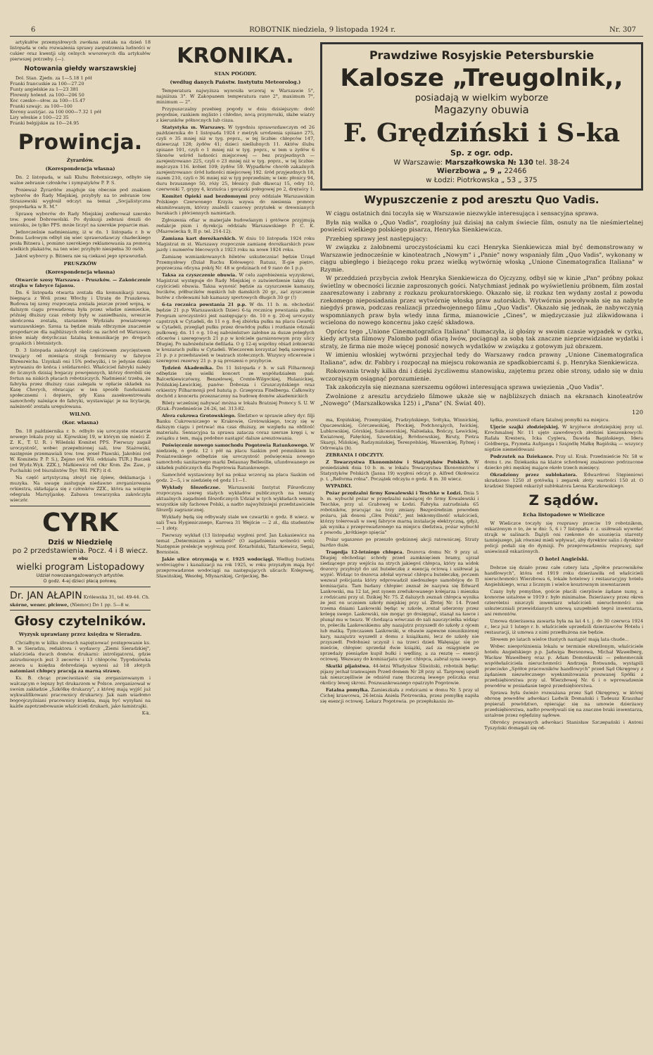6 ROBOTNIK niedziela, 9 listopada 1924 r. Nr. 307
artykułów przemysłowych zwołana została na dzień 18 listopada w celu rozważenia sprawy zaopatrzenia ludności w cukier oraz kwestji ulg celnych wwozowych dla artykułów pierwszej potrzeby. (—).
Notowania giełdy warszawskiej
Dol. Stan. Zjedn. za 1—5.18 1 pół
Franki francuskie za 100—27.20
Funty angielskie za 1—23 381
Florenty holend. za 100—206 50
Kor. czesko—słow. za 100—15.47
Franki szwajc. za 100—100
Korony austrjac. za 100 000—7.32 1 pół
Liry włoskie z 100—22 35
Franki belgijskie za 10—24.95
Prowincja.
Żyrardów.
(Korespondencja własna)
Dn. 2 listopada, w sali Klubu Robotniczego, odbyło się walne zebranie członków i sympatyków P. P. S.
Ponieważ Żyrardów znajduje się obecnie pod znakiem wyborów do Rady Miejskiej, przybyły na to zebranie tow Straszewski wygłosił odczyt na temat „Socjalistyczna gospodarka w R. M."
Sprawę wyborów do Rady Miejskiej zreferował szeroko tow. poseł Dobrowolski. Po dyskusji zebrani doszli do wniosku, że tylko PPS. może liczyć na szerokie poparcie mas.
Jednocześnie nadmieniamy, iż w dn. 1 listopada r. b w Domu Ludowym odbył się wiec sprawozdawczy chadeckiego posła Bitnera i, pomimo szerokiego reklamowania za pomocą wielkich plakatów, na ten wiec przybyło niespełna 30 osób.
Jakoś wyborcy p. Bitnera nie są ciekawi jego sprawozdań.
PRUSZKÓW
(Korespondencja własna)
Otwarcie szosy Warszawa - Pruszków. — Zakończenie strajku w fabryce fajansu.
Dn. 6 listopada otwarta została dla komunikacji szosa, biegnąca z Woli przez Włochy i Utratę do Pruszkowa. Budowa tej szosy rozpoczęta została jeszcze przed wojną, w dalszym ciągu prowadzona była przez władze niemieckie, później dłuższy czas roboty były w zaniedbaniu, wreszcie ukończona została, staraniem Wydziału powiatowego warszawskiego. Szosa ta będzie miała olbrzymie znaczenie gospodarcze dla najbliższych okolic na zachód od Warszawy, które miały dotychczas fatalną komunikację po drogach grząskich i błotnistych.
D. 3 listopada zakończył się częściowem zwycięstwem trwający od miesiąca strajk formiarzy w fabryce Ehrenreicha. Uzyskali oni 15% podwyżki, i to jedynie dzięki wytrwaniu do końca i solidarności. Właściciel fabryki należy do licznych dzisiaj bogaczy powojennych, którzy dorobili się fortun na niskich płacach robotniczych. Nadmienić trzeba, że fabryka przez dłuższy czas zalegała w opłacie składek na Kasę Chorych, obracając w ten sposób funduszami społecznemi i dopiero, gdy Kasa zasekwestrowała samochody należące do fabryki, wystawiając je na licytację, należność została uregulowana.
WILNO.
(Kor. własna)
Dn. 18 października r. b. odbyło się uroczyste otwarcie nowego lokalu przy ul. Kijowskiej 19, w którym się mieści Z. Z. K., T. U. R. i Wileński Komitet PPS. Pierwszy zagaił uroczystość, wobec przepełnionej sali, tow Stażowski, następnie przemawiali tow. tow. poseł Pławski, Jakobini (od W. Komitetu P. P. S.), Żejmo (od Wil. oddziału TUR.) Buczek (od Wydz.Wyk. ZZK.), Małkiewicz od Okr Kom. Zw. Zaw., p Puchalski (od biuralistów Dyr. Wil. PKP.) it d.
Na część artystyczną złożył się śpiew, deklamacja i muzyka. Na uwagę zasługuje niedawno zorganizowana orkiestra, składająca się z członków ZZK., która na wstępie odegrała Marsyljankę. Zabawa towarzyska zakończyła wieczór.
CYRK
Dziś w Niedzielę
po 2 przedstawienia. Pocz. 4 i 8 wiecz.
w obu
wielki program Listopadowy
Udział nowozaangażowanych artystów.
O godz. 4-ej dzieci płacą połowę.
Dr. JAN AŁAPIN Królewska 31, tel. 49-44. Ch. skórne, wener. płciowe, (Niemoc) Do 1 pp. 5—8 w.
Głosy czytelników.
Wyzysk uprawiany przez księdza w Sieradzu.
Chciałbym w kilku słowach napiętnować postępowanie ks. B. w Sieradzu, redaktora i wydawcy „Ziemi Sieradzkiej", właściciela dwuch domów. drukarni: introligatorni, gdzie zatrudnionych jest 3 zecerów i 13 chłopców. Tygodniówka zecera u księdza dobrodzieja wynosi aż 18 złotych natomiast chłopcy pracują za marną strawę.
Ks. B. chcąc przeciwstawić się zorganizowanym i walczącym o lepszy byt drukarzom w Polsce. zorganizował w swoim zakładzie „Szkółkę drukarzy", z której mają wyjść już wykwalifikowani pracownicy drukarscy. Jak nam wiadomo bogoojczyźniani pracownicy księdza, mają być wysyłani na każde zapotrzebowanie właścicieli drukarń, jako łamistrajki.
K-k.
KRONIKA.
STAN POGODY.
(według danych Państw. Instytutu Meteorolog.)
Temperatura najwyższa wynosiła wczoraj w Warszawie 5°, najniższa 3°. W Zakopanem temperatura rano 2°, maximum 7°, minimum — 2°.
Przypuszczalny przebieg pogody w dniu dzisiejszym: dość pogodnie, rankiem mglisto i chłodno, nocą przymrozki, słabe wiatry z kierunków północnych lub cisza.
Statystyka m. Warszawy. W tygodniu sprawozdawczym od 26 października do 1 listopada 1924 r metryk urodzenia spisano 275, czyli o 35 mniej niż w tyg. poprz., w tej liczbie: chłopców 147, dziewcząt 128; żydów 41; dzieci nieślubnych 11. Aktów ślubu spisano 191, czyli o 1 mniej niż w tyg. poprz., w tem u żydów 6 Skonów wśród ludności miejscowej — bez przyjezdnych — zarejestrowano 225, czyli o 23 mniej niż w tyg. poprz., w tej liczbie: mężczyzn 116. kobiet 109; żydów 59. Wypadków chorób zakaźnych zarejestrowano: śród ludności miejscowej 192. śród przyjezdnych 18, razem 210, czyli o 36 mniej niż w tyg poprzednim; w tem: płonicy 94, duru brzusznego 50, róży 25, błonicy (lub dławca) 15, odry 10, czerwonki 7, grypy 4, krztuśca i gorączki połogowej po 2, drętwicy 1.
Komitet Opieki nad bezdomnymi przy oddziale Warszawskim Polskiego Czerwonego Krzyża wzywa do niesienia pomocy eksmitowanym, którzy znaleźli czasowy przytułek w drewnianych barakach i płóciennych namiotach.
Zgłoszenia ofiar w materjale budowlanym i gotówce przyjmują redakcje pism i dyrekcja oddziału Warszawskiego P. C. K. (Mazowiecka 9, II p. tel. 214-12).
Zamiana kart dorożkarskich. W dniu 10 listopada 1924 roku Magistrat m st. Warszawy rozpocznie zamianę dorożkarskich praw jazdy i numerów blecowych z 1923 roku na nowe 1924 roku.
Zamianę wzmiankowanych biletów uskuteczniać będzie Urząd Przemysłowy (Dział Ruchu Kołowego). Ratusz, II-gie piętro, poprzeczna oficyna pokój Nr. 48 w godzinach od 9 rano do 1 p.p.
Taksa za czyszczenie obuwia. W celu zapobieżenia wyzyskowi, Magistrat występuje do Rady Miejskiej o zatwierdzenie taksy dla czyścicieli obuwia. Taksa wynosić będzie za czyszczenie kamaszy, bucików, półbucików męskich lub damskich 20 gr., zać zyszczenie butów z cholewami lub kamaszy sportowych długich 30 gr (!)
6-ta rocznica powstania 21 p.p. W dn. 11 b. m. obchodzić będzie 21 p.p Warszawskich Dzieci 6-tą rocznicę powstania pułku. Program uroczystości jest następujący: dn. 10 o g. 20-ej uroczysty capstrzyk w Cytadeli, dn 11 o g. 8-ej zbiórka pułku na placu Gwardji w Cytadeli, przegląd pułku przez dowódcę pułku i rozdanie odznaki pułkowej; dn. 11 o g. 10-ej nabożeństwo żałobne za dusze poległych oficerów i szeregowych 21 p.p w kościele garnizonowym przy ulicy Długiej. Po nabożeństwie defilada. O g 12-ej wspólny obiad żołnierski w koszarach pułku w Cytadeli. Wieczorem korzystać będą szeregowi 21 p. p z przedstawień w teatrach stołecznych. Wszyscy oficerowie i szeregowi rezerwy 21 p. p są proszeni o przybycie.
Tydzień Akademika. Dn 11 listopada r b. w sali Filharmonji odbędzie się wielki koncert ze współudziałem pań: Balcerkiewiczówny, Benzelowej, Comte-Wilgockiej, Hulanickiej, Polińskiej-Lewickiej, panów: Dobosza i Gruszczyńskiego oraz orkiestry Filharmonji pod batutą p. Grzegorza Fitelberga. Całkowity dochód z koncertu przeznaczony na budowę domów akademickich
Bilety wcześniej nabywać można w lokalu Bratniej Pomocy S. U. W (Krak.-Przedmieście 24-26, tel. 313-82.
Afera cukrowa Grotowskiego. Śledztwo w sprawie afery dyr. filji Banku Cukrowniczego w Krakowie, Grotowskiego, toczy się w dalszym ciągu i potrwać ma czas dłuższy, ze względu na obfitość materiału. Sensacyjna ta sprawa zatacza coraz szersze kręgi i, w związku z tem, mają podobno nastąpić dalsze aresztowania.
Poświęcenie nowego samochodu Pogotowia Ratunkowego. W niedzielę, o godz. 12 i pół na placu Saskim pod pomnikiem ks Poniatowskiego odbędzie się uroczystość poświęcenia nowego samochodu sanitarnego marki Delaunay Belleville, ufundowanego ze składek publicznych dla Pogotowia Ratunkowego.
Samochód wystawiony był na pokaz wczoraj na placu Saskim od godz. 2—5, i w niedzielę od godz 11—1.
Wykłady filozoficzne. Warszawski Instytut Filozoficzny rozpoczyna szereg stałych wykładów publicznych na tematy aktualnych zagadnień filozoficznych Udział w tych wykładach wezmą wszystkie siły fachowe Polski, a nadto najwybitniejsi przedstawiciele filozofji zagranicznej.
Wykłady będą się odbywały stale we czwartki o godz. 8 wiecz. w sali T-wa Hygienicznego, Karowa 31 Wejście — 2 zł., dla studentów — 1 złoty.
Pierwszy wykład (13 listopada) wygłosi prof. Jan Łukasiewicz na temat „Determinizm a wolność" (O zagadnieniu wolności woli) Następnie prelekcje wygłoszą prof. Kotarbiński, Tatarkiewicz, Segal, Bornstein.
Jakie ulice otrzymają w r. 1925 wodociągi. Według budżetu wodociągów i kanalizacji na rok 1925, w roku przyszłym mają być przeprowadzone wodociągi na następujących ulicach: Kolejowej, Sławińskiej, Wesołej, Młynarskiej, Grójeckiej, Be-
Prawdziwe Rosyjskie Petersburskie
Kalosze „Treugolnik,,
posiadają w wielkim wyborze
Magazyny obuwia
F. Grędziński i S-ka
Sp. z ogr. odp.
W Warszawie: Marszałkowska № 130 tel. 38-24
Wierzbowa „ 9 „ 22466
w Łodzi: Piotrkowska „ 53 „ 375
Wypuszczenie z pod aresztu Quo Vadis.
W ciągu ostatnich dni toczyła się w Warszawie niezwykle interesująca i sensacyjna sprawa.
Była nią walka o „Quo Vadis", rozgłośny już dzisiaj na całym świecie film, osnuty na tle nieśmiertelnej powieści wielkiego polskiego pisarza, Henryka Sienkiewicza.
Przebieg sprawy jest następujący:
W związku z żałobnemi uroczystościami ku czci Henryka Sienkiewicza miał być demonstrowany w Warszawie jednocześnie w kinoteatrach „Nowym" i „Panie" nowy wspaniały film „Quo Vadis", wykonany w ciągu ubiegłego i bieżącego roku przez wielką wytwórnię włoską „Unione Cinematografica Italiana" w Rzymie.
W przeddzień przybycia zwłok Henryka Sienkiewicza do Ojczyzny, odbył się w kinie „Pan" próbny pokaz świetlny w obecności licznie zaproszonych gości. Natychmiast jednak po wyświetleniu próbnem, film został zaaresztowany i zabrany z rozkazu prokuratorskiego. Okazało się, iż rozkaz ten wydany został z powodu rzekomego nieposiadania przez wytwórnię włoską praw autorskich. Wytwórnia powoływała się na nabyte niegdyś prawa, podczas realizacji przedwojennego filmu „Quo Vadis". Okazało się jednak, że nabywczynią wspomnianych praw była wtedy inna firma, mianowicie „Cines", w międzyczasie już zlikwidowana i wcielona do nowego koncernu jako część składowa.
Oprócz tego „Unione Cinematografica Italiana" tłumaczyła, iż głośny w swoim czasie wypadek w cyrku, kiedy artysta filmowy Palombo padł ofiarą lwów, pociągnął za sobą tak znaczne nieprzewidziane wydatki i straty, że firma nie może więcej ponosić nowych wydatków w związku z gotowym już obrazem.
W imieniu włoskiej wytwórni przyjechał tedy do Warszawy radca prawny „Unione Cinematografica Italiana", adw. dr. Fabbry i rozpoczął na miejscu rokowania ze spadkobiercami ś. p. Henryka Sienkiewicza.
Rokowania trwały kilka dni i dzięki życzliwemu stanowisku, zajętemu przez obie strony, udało się w dniu wczorajszym osiągnąć porozumienie.
Tak zakończyła się nieznana szerszemu ogółowi interesująca sprawa uwięzienia „Quo Vadis".
Zwolnione z aresztu arcydzieło filmowe ukaże się w najbliższych dniach na ekranach kinoteatrów „Nowego" (Marszałkowska 125) i „Pana" (N. Świat 40).
120
ma, Kopińskiej, Przemyskiej, Pradzyńskiego, Sołtyka, Winnickiej, Opaczewskiej, Górczewskiej, Płockiej, Podchorążych, Iwickiej, Lubkowskiej, Górskiej, Sukcesorskiej, Nabielaka, Bończy, Lewickiej, Kwiatowej, Fałęckiej, Szwedzkiej, Bródnowskiej, Biruty, Piotra Skargi, Mińskiej, Radzymińskiej, Terespolskiej, Wawerskiej, Rybnej i Odrowąża (b).
ZEBRANIA I ODCZYTY.
Z Towarzystwa Ekonomistów i Statystyków Polskich. W poniedziałek dnia 10 b. m. w lokalu Towarzystwa Ekonomistów i Statystyków Polskich (Jasna 19) wygłosi odczyt p. Alfred Okołowicz p. t. „Reforma rolna". Początek odczytu o godz. 8 m. 30 wiecz.
WYPADKI.
Pożar przędzalni firmy Kowalewski i Teschke w Łodzi. Dnia 5 b. m. wybuchł pożar w przędzalni należącej do firmy Kowalewski i Teschke, przy ul. Grabowej w Łodzi. Fabryka zatrudniała 65 robotników, pracując na trzy zmiany. Bezpośrednim powodem pożaru, jak donosi „Głos Polski", jest lekkomyślność właścicieli, którzy tolerowali w swej fabryce marną instalację elektryczną, gdyż, jak wynika z przeprowadzonego na miejscu śledztwa, pożar wybuchł z powodu „krótkiego spięcia"
Pożar ugaszono po przeszło godzinnej akcji ratowniczej. Straty bardzo duże.
Tragedja 12-letniego chłopca. Dozorca domu Nr. 9 przy ul. Długiej obchodząc schody przed zamknięciem bramy, ujrzał siedzącego przy wejściu na strych jakiegoś chłopca, który na widok dozorcy przyłożył do ust buteleczkę z esencją octową i usiłował ją wypić. Widząc to dozorca zdołał wyrwać chłopcu buteleczkę, poczem wezwał policjanta który odprowadził niedoszłego samobójcę do II komisarjatu. Tam badany chłopiec zeznał że nazywa się Edward Laskowski, ma 12 lat, jest synem zredukowanego kolejarza i mieszka z rodzicami przy ul. Dzikiej Nr. 75. Z dalszych zeznań chłopca wynika że jest on uczniem szkoły miejskiej przy ul. Złotej Nr. 14. Przed trzema dniami Laskowski będąc w szkole, został uderzony przez kolegę swego. Laskowski, nie mogąc go dosięgnąć, stanął na ławce i plunął mu w twarz. W chodząca wówczas do sali nauczycielka widząc to, poleciła Laskowskiemu aby nazajutrz przyszedł do szkoły z ojcem lub matką. Tymczasem Laskowski, w obawie zapewne nieuniknionej kary, nazajutrz wyszedł z domu z książkami, lecz do szkoły nie przyszedł. Podobnież uczynił i na trzeci dzień Wałęsając się po mieście, chłopiec sprzedał dwie książki, zaś za osiągnięte ze sprzedaży pieniądze kupił bułki i wędliny, a za resztę — esencji octowej. Wezwany do komisarjatu ojciec chłopca, zabrał syna swego.
Skutki pijaństwa. 44-letni Władysław Śliwiński, robotnik będąc pijany jechał tramwajem Przed domem Nr 28 przy ul. Targowej upadł tak nieszczęśliwie że odniósł ranę tłuczoną lewego policzka oraz okolicy lewej skroni. Poszwankowanego opatrzyło Pogotowie.
Fatalna pomyłka. Zamieszkała z rodzicami w domu Nr. 5 przy ul Cichej krawcowa, 26-letnia Aniela Piotrowska, przez pomyłkę napiła się esencji octowej. Lekarz Pogotowia. po przepłukaniu żo-
łądka, pozostawił ofiarę fatalnej pomyłki na miejscu.
Ujęcie szajki złodziejskiej. W kryjówce złodziejskiej przy ul. Krochmalnej Nr. 11 ujęto zawodowych złodziei kieszonkowych: Rafała Krestera, Icka Cyglera, Dawida Bagińskiego, Idera Goldberga, Frymeta Aufganga i Szajndlę Małkę Bagińską — wszyscy nigdzie niemeldowani
Podrzutek na Dziekance. Przy ul. Krak. Przedmieście Nr. 58 w domu t. zw. Dziekanka na klatce schodowej znaleziono podrzucone dziecko płci męskiej mające około trzech miesięcy.
Okradziony przez sublokatora. Edwardowi Stępieniowi skradziono 1250 zł gotówką i zegarek złoty wartości 150 zł. O kradzież Stępień oskarżył sublokatora Leona Kaczkowskiego.
Z sądów.
Echa listopadowe w Wieliczce
W Wieliczce toczyły się rozprawy przeciw 19 robotnikom, oskarżonym o to, że w dni: 5, 6 i 7 listopada r. z. usiłowali wywołać strajk w salinach. Dążyli oni rzekomo do usunięcia starosty tamtejszego, jak również mieli wpływać, aby dyrektor salin i dyrektor policji podali się do dymisji. Po przeprowadzeniu rozprawy, sąd uniewinnił oskarżonych.
O hotel Angielski.
Dobrze się działo przez całe cztery lata „Spółce pracowników handlowych", która od 1919 roku dzierżawiła od właścicieli nieruchomości Wierzbowa 6, lokale hotelowy i restauracyjny hotelu Angielskiego, wraz z licznym i wielce kosztownym inwentarzem
Czasy były pomyślne, goście płacili cierpliwie żądane sumy, a komorne ustalone w 1919 r. było minimalne. Dzierżawcy przez okres czteroletni niszczyli inwentarz właścicieli nieruchomości nie uskuteczniali przewidzianych umową uzupełnień tegoż inwentarza, ani remontów.
Umowa dzierżawna zawarta była na lat 4 t. j. do 30 czerwca 1924 r., lecz już 1 lutego r. b. właściciele uprzedzili dzierżawców Hotelu i restauracji, iż umowa z nimi przedłużona nie będzie.
Słowem po latach wielce tłustych nastąpić mają lata chude...
Wobec nieopróżnienia lokalu w terminie określonym, właściciele hotelu Angielskiego p.p. Jadwiga Bersonowa, Michał Wawelberg, Wacław Wawelberg oraz p. Adam Domosławski — pełnomocnik współwłaściciela nieruchomości Andrzeja Rotwanda, wystąpili przeciwko „Spółce pracowników handlowych" przed Sąd Okręgowy z żądaniem niezwłocznego wyeksmitowania pozwanej Spółki z przedsiębiorstwa przy ul. Wierzbowej Nr. 6 i o wprowadzenie powodów w posiadanie tegoż przedsiębiorstwa.
Sprawa była świeżo rozważana przez Sąd Okręgowy, w której obronę powodów adwokaci Ludwik Domański i Tadeusz Kraushar popierali powództwo, opierając się na umowie dzierżawy przedsiębiorstwa, nadto powoływali się na znaczne braki inwentarza, ustalone przez oględziny sądowe.
Obrońcy pozwanych adwokaci Stanisław Szczepański i Antoni Tyszyński domagali się od-